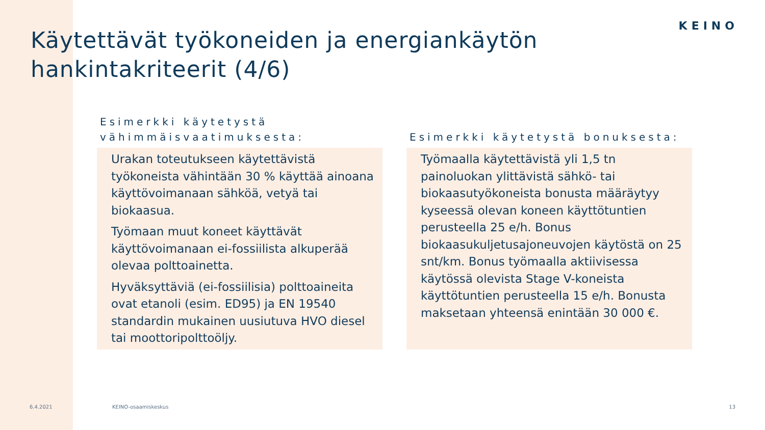KEINO
Käytettävät työkoneiden ja energiankäytön hankintakriteerit (4/6)
Esimerkki käytetystä vähimmäisvaatimuksesta:
Urakan toteutukseen käytettävistä työkoneista vähintään 30 % käyttää ainoana käyttövoimanaan sähköä, vetyä tai biokaasua.
Työmaan muut koneet käyttävät käyttövoimanaan ei-fossiilista alkuperää olevaa polttoainetta.
Hyväksyttäviä (ei-fossiilisia) polttoaineita ovat etanoli (esim. ED95) ja EN 19540 standardin mukainen uusiutuva HVO diesel tai moottoripolttoöljy.
Esimerkki käytetystä bonuksesta:
Työmaalla käytettävistä yli 1,5 tn painoluokan ylittävistä sähkö- tai biokaasutyökoneista bonusta määräytyy kyseessä olevan koneen käyttötuntien perusteella 25 e/h. Bonus biokaasukuljetusajoneuvojen käytöstä on 25 snt/km. Bonus työmaalla aktiivisessa käytössä olevista Stage V-koneista käyttötuntien perusteella 15 e/h. Bonusta maksetaan yhteensä enintään 30 000 €.
6.4.2021 KEINO-osaamiskeskus 13